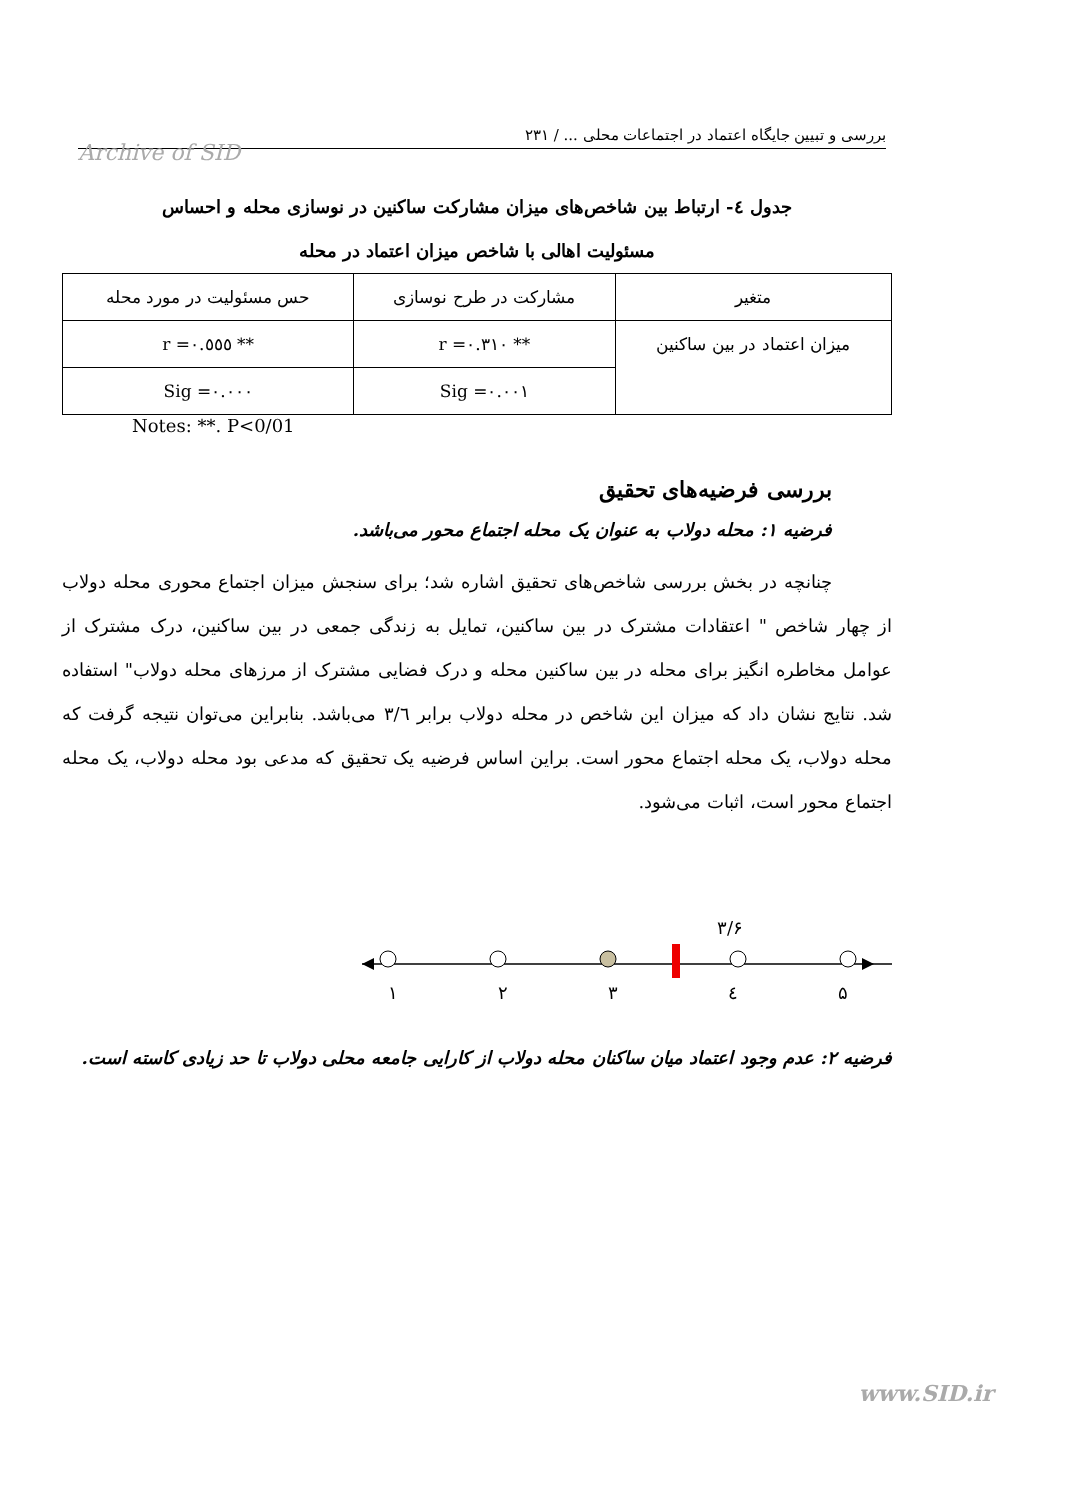بررسی و تبیین جایگاه اعتماد در اجتماعات محلی ... / ۲۳۱
Archive of SID
جدول ٤- ارتباط بین شاخص‌های میزان مشارکت ساکنین در نوسازی محله و احساس
مسئولیت اهالی با شاخص میزان اعتماد در محله
| متغیر | مشارکت در طرح نوسازی | حس مسئولیت در مورد محله |
| میزان اعتماد در بین ساکنین | r =٠.٣١٠ ** | r =٠.٥٥٥ ** |
| | Sig =٠.٠٠١ | Sig =٠.٠٠٠ |
Notes: **. P<0/01
بررسی فرضیه‌های تحقیق
فرضیه ۱: محله دولاب به عنوان یک محله اجتماع محور می‌باشد.
چنانچه در بخش بررسی شاخص‌های تحقیق اشاره شد؛ برای سنجش میزان اجتماع محوری محله دولاب از چهار شاخص " اعتقادات مشترک در بین ساکنین، تمایل به زندگی جمعی در بین ساکنین، درک مشترک از عوامل مخاطره انگیز برای محله در بین ساکنین محله و درک فضایی مشترک از مرزهای محله دولاب" استفاده شد. نتایج نشان داد که میزان این شاخص در محله دولاب برابر ۳/٦ می‌باشد. بنابراین می‌توان نتیجه گرفت که محله دولاب، یک محله اجتماع محور است. براین اساس فرضیه یک تحقیق که مدعی بود محله دولاب، یک محله اجتماع محور است، اثبات می‌شود.
۳/۶
۱
۲
۳
٤
۵
فرضیه ۲: عدم وجود اعتماد میان ساکنان محله دولاب از کارایی جامعه محلی دولاب تا حد زیادی کاسته است.
www.SID.ir